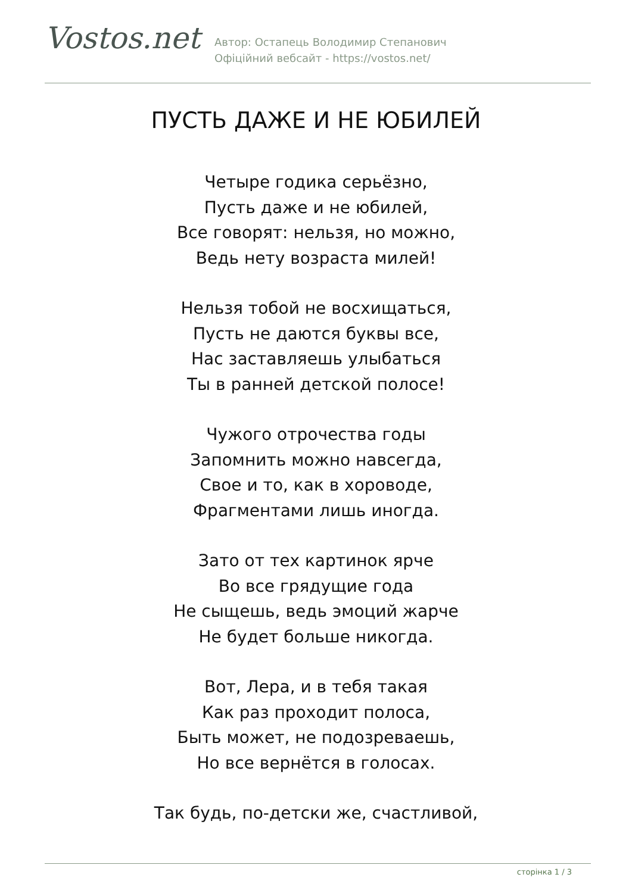Vostos.net
Автор: Остапець Володимир Степанович
Офіційний вебсайт - https://vostos.net/
ПУСТЬ ДАЖЕ И НЕ ЮБИЛЕЙ
Четыре годика серьёзно,
Пусть даже и не юбилей,
Все говорят: нельзя, но можно,
Ведь нету возраста милей!
Нельзя тобой не восхищаться,
Пусть не даются буквы все,
Нас заставляешь улыбаться
Ты в ранней детской полосе!
Чужого отрочества годы
Запомнить можно навсегда,
Свое и то, как в хороводе,
Фрагментами лишь иногда.
Зато от тех картинок ярче
Во все грядущие года
Не сыщешь, ведь эмоций жарче
Не будет больше никогда.
Вот, Лера, и в тебя такая
Как раз проходит полоса,
Быть может, не подозреваешь,
Но все вернётся в голосах.
Так будь, по-детски же, счастливой,
сторінка 1 / 3